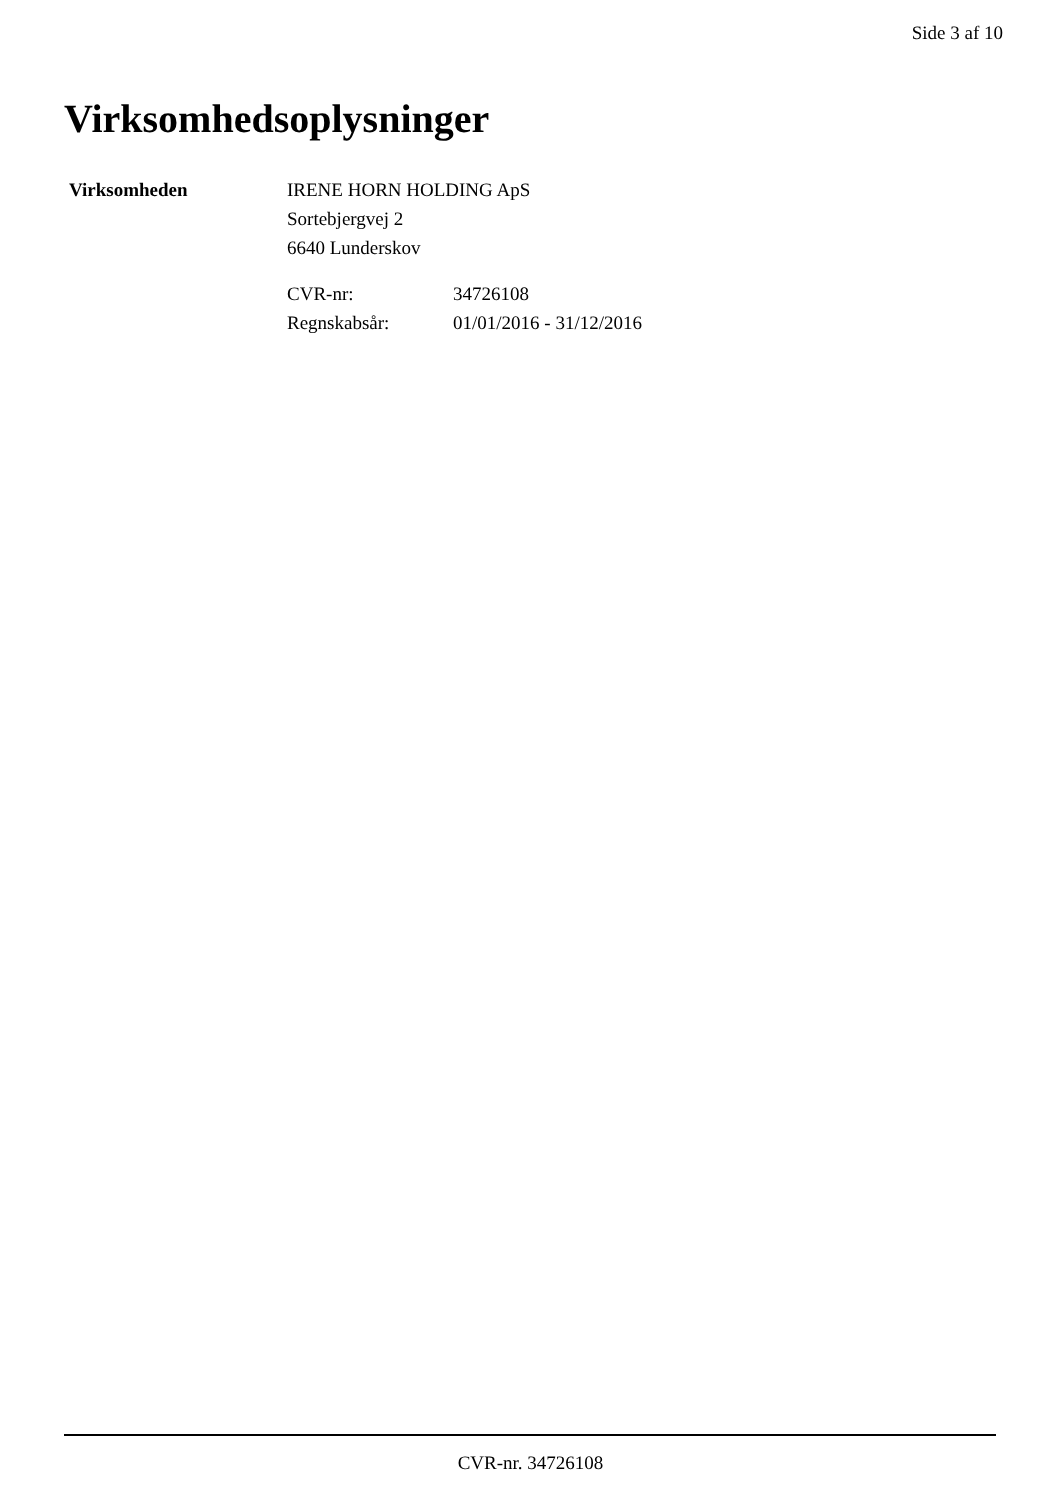Side 3 af 10
Virksomhedsoplysninger
Virksomheden IRENE HORN HOLDING ApS
Sortebjergvej 2
6640 Lunderskov
CVR-nr: 34726108 Regnskabsår: 01/01/2016 - 31/12/2016
CVR-nr. 34726108